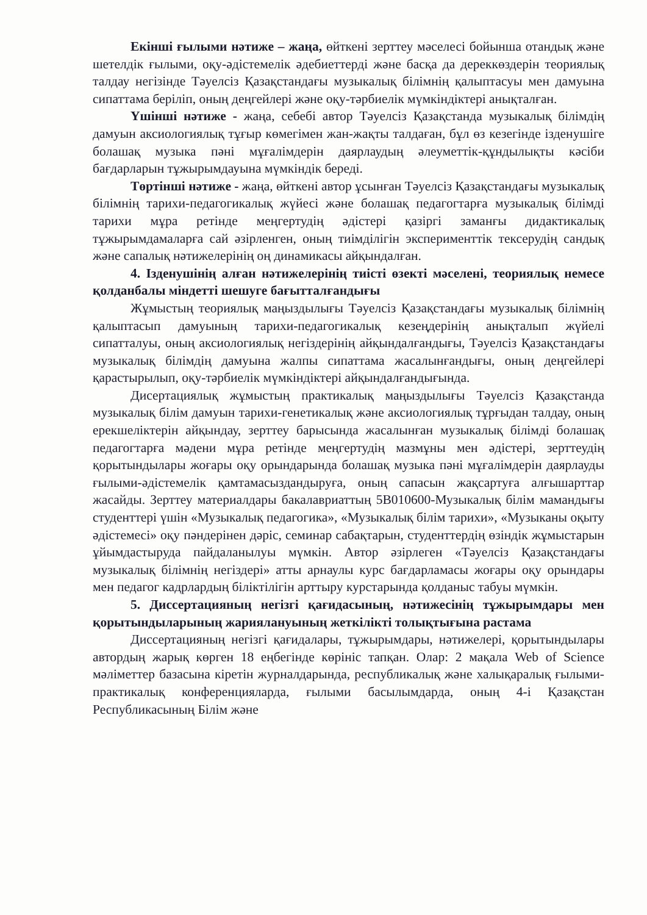Екінші ғылыми нәтиже – жаңа, өйткені зерттеу мәселесі бойынша отандық және шетелдік ғылыми, оқу-әдістемелік әдебиеттерді және басқа да дереккөздерін теориялық талдау негізінде Тәуелсіз Қазақстандағы музыкалық білімнің қалыптасуы мен дамуына сипаттама беріліп, оның деңгейлері және оқу-тәрбиелік мүмкіндіктері анықталған.
Үшінші нәтиже - жаңа, себебі автор Тәуелсіз Қазақстанда музыкалық білімдің дамуын аксиологиялық тұғыр көмегімен жан-жақты талдаған, бұл өз кезегінде ізденушіге болашақ музыка пәні мұғалімдерін даярлаудың әлеуметтік-құндылықты кәсіби бағдарларын тұжырымдауына мүмкіндік береді.
Төртінші нәтиже - жаңа, өйткені автор ұсынған Тәуелсіз Қазақстандағы музыкалық білімнің тарихи-педагогикалық жүйесі және болашақ педагогтарға музыкалық білімді тарихи мұра ретінде меңгертудің әдістері қазіргі заманғы дидактикалық тұжырымдамаларға сай әзірленген, оның тиімділігін эксперименттік тексерудің сандық және сапалық нәтижелерінің оң динамикасы айқындалған.
4. Ізденушінің алған нәтижелерінің тиісті өзекті мәселені, теориялық немесе қолданбалы міндетті шешуге бағытталғандығы
Жұмыстың теориялық маңыздылығы Тәуелсіз Қазақстандағы музыкалық білімнің қалыптасып дамуының тарихи-педагогикалық кезеңдерінің анықталып жүйелі сипатталуы, оның аксиологиялық негіздерінің айқындалғандығы, Тәуелсіз Қазақстандағы музыкалық білімдің дамуына жалпы сипаттама жасалынғандығы, оның деңгейлері қарастырылып, оқу-тәрбиелік мүмкіндіктері айқындалғандығында.
Дисертациялық жұмыстың практикалық маңыздылығы Тәуелсіз Қазақстанда музыкалық білім дамуын тарихи-генетикалық және аксиологиялық тұрғыдан талдау, оның ерекшеліктерін айқындау, зерттеу барысында жасалынған музыкалық білімді болашақ педагогтарға мәдени мұра ретінде меңгертудің мазмұны мен әдістері, зерттеудің қорытындылары жоғары оқу орындарында болашақ музыка пәні мұғалімдерін даярлауды ғылыми-әдістемелік қамтамасыздандыруға, оның сапасын жақсартуға алғышарттар жасайды. Зерттеу материалдары бакалавриаттың 5В010600-Музыкалық білім мамандығы студенттері үшін «Музыкалық педагогика», «Музыкалық білім тарихи», «Музыканы оқыту әдістемесі» оқу пәндерінен дәріс, семинар сабақтарын, студенттердің өзіндік жұмыстарын ұйымдастыруда пайдаланылуы мүмкін. Автор әзірлеген «Тәуелсіз Қазақстандағы музыкалық білімнің негіздері» атты арнаулы курс бағдарламасы жоғары оқу орындары мен педагог кадрлардың біліктілігін арттыру курстарында қолданыс табуы мүмкін.
5. Диссертацияның негізгі қағидасының, нәтижесінің тұжырымдары мен қорытындыларының жариялануының жеткілікті толықтығына растама
Диссертацияның негізгі қағидалары, тұжырымдары, нәтижелері, қорытындылары автордың жарық көрген 18 еңбегінде көрініс тапқан. Олар: 2 мақала Web of Science мәліметтер базасына кіретін журналдарында, республикалық және халықаралық ғылыми-практикалық конференцияларда, ғылыми басылымдарда, оның 4-і Қазақстан Республикасының Білім және